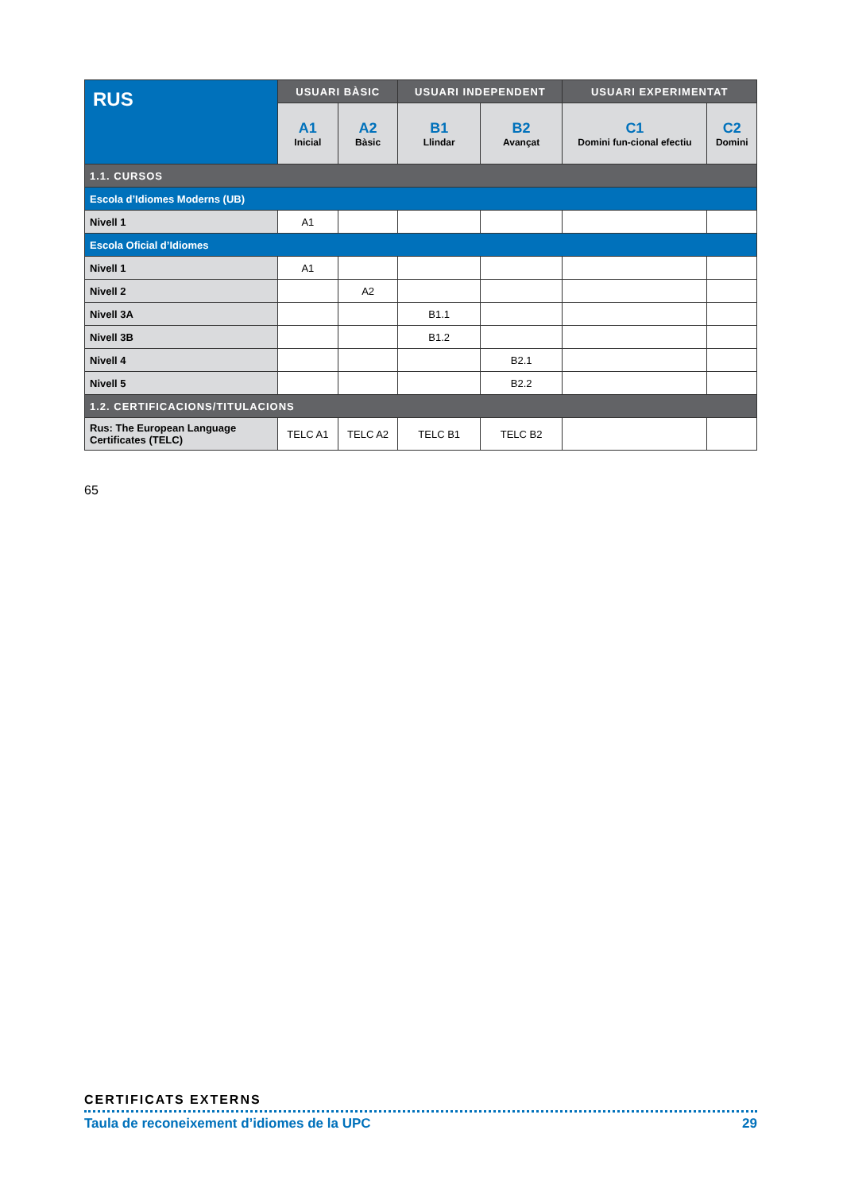| RUS | USUARI BÀSIC | | USUARI INDEPENDENT | | USUARI EXPERIMENTAT | |
| --- | --- | --- | --- | --- | --- | --- |
| | A1 Inicial | A2 Bàsic | B1 Llindar | B2 Avançat | C1 Domini fun-cional efectiu | C2 Domini |
| 1.1. CURSOS | | | | | | |
| Escola d’Idiomes Moderns (UB) | | | | | | |
| Nivell 1 | A1 | | | | | |
| Escola Oficial d’Idiomes | | | | | | |
| Nivell 1 | A1 | | | | | |
| Nivell 2 | | A2 | | | | |
| Nivell 3A | | | B1.1 | | | |
| Nivell 3B | | | B1.2 | | | |
| Nivell 4 | | | | B2.1 | | |
| Nivell 5 | | | | B2.2 | | |
| 1.2. CERTIFICACIONS/TITULACIONS | | | | | | |
| Rus: The European Language Certificates (TELC) | TELC A1 | TELC A2 | TELC B1 | TELC B2 | | |
65
CERTIFICATS EXTERNS
Taula de reconeixement d’idiomes de la UPC 29